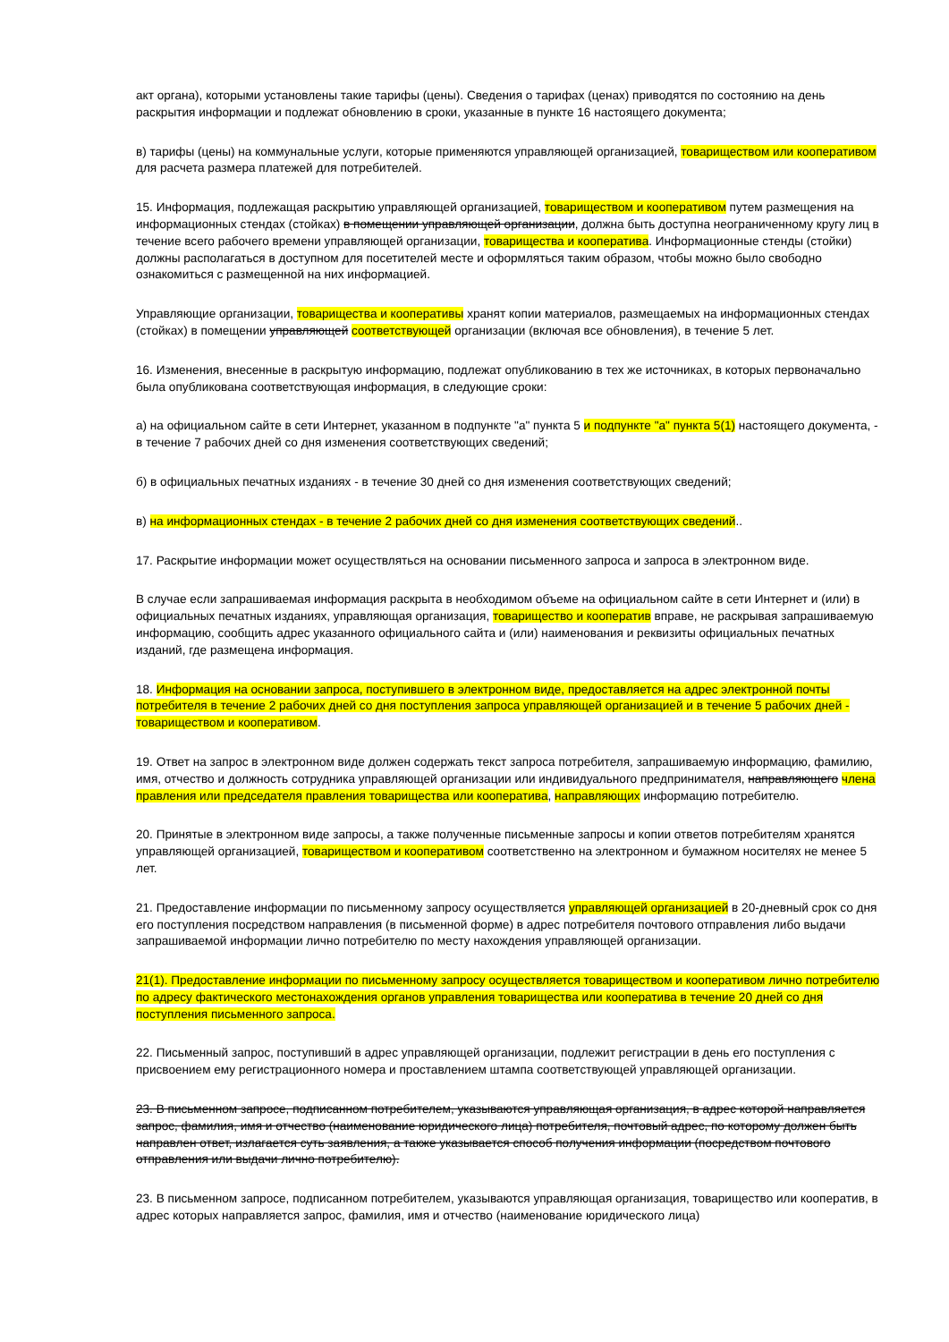акт органа), которыми установлены такие тарифы (цены). Сведения о тарифах (ценах) приводятся по состоянию на день раскрытия информации и подлежат обновлению в сроки, указанные в пункте 16 настоящего документа;
в) тарифы (цены) на коммунальные услуги, которые применяются управляющей организацией, товариществом или кооперативом для расчета размера платежей для потребителей.
15. Информация, подлежащая раскрытию управляющей организацией, товариществом и кооперативом путем размещения на информационных стендах (стойках) в помещении управляющей организации, должна быть доступна неограниченному кругу лиц в течение всего рабочего времени управляющей организации, товарищества и кооператива. Информационные стенды (стойки) должны располагаться в доступном для посетителей месте и оформляться таким образом, чтобы можно было свободно ознакомиться с размещенной на них информацией.
Управляющие организации, товарищества и кооперативы хранят копии материалов, размещаемых на информационных стендах (стойках) в помещении управляющей соответствующей организации (включая все обновления), в течение 5 лет.
16. Изменения, внесенные в раскрытую информацию, подлежат опубликованию в тех же источниках, в которых первоначально была опубликована соответствующая информация, в следующие сроки:
а) на официальном сайте в сети Интернет, указанном в подпункте "а" пункта 5 и подпункте "а" пункта 5(1) настоящего документа, - в течение 7 рабочих дней со дня изменения соответствующих сведений;
б) в официальных печатных изданиях - в течение 30 дней со дня изменения соответствующих сведений;
в) на информационных стендах - в течение 2 рабочих дней со дня изменения соответствующих сведений..
17. Раскрытие информации может осуществляться на основании письменного запроса и запроса в электронном виде.
В случае если запрашиваемая информация раскрыта в необходимом объеме на официальном сайте в сети Интернет и (или) в официальных печатных изданиях, управляющая организация, товарищество и кооператив вправе, не раскрывая запрашиваемую информацию, сообщить адрес указанного официального сайта и (или) наименования и реквизиты официальных печатных изданий, где размещена информация.
18. Информация на основании запроса, поступившего в электронном виде, предоставляется на адрес электронной почты потребителя в течение 2 рабочих дней со дня поступления запроса управляющей организацией и в течение 5 рабочих дней - товариществом и кооперативом.
19. Ответ на запрос в электронном виде должен содержать текст запроса потребителя, запрашиваемую информацию, фамилию, имя, отчество и должность сотрудника управляющей организации или индивидуального предпринимателя, направляющего члена правления или председателя правления товарищества или кооператива, направляющих информацию потребителю.
20. Принятые в электронном виде запросы, а также полученные письменные запросы и копии ответов потребителям хранятся управляющей организацией, товариществом и кооперативом соответственно на электронном и бумажном носителях не менее 5 лет.
21. Предоставление информации по письменному запросу осуществляется управляющей организацией в 20-дневный срок со дня его поступления посредством направления (в письменной форме) в адрес потребителя почтового отправления либо выдачи запрашиваемой информации лично потребителю по месту нахождения управляющей организации.
21(1). Предоставление информации по письменному запросу осуществляется товариществом и кооперативом лично потребителю по адресу фактического местонахождения органов управления товарищества или кооператива в течение 20 дней со дня поступления письменного запроса.
22. Письменный запрос, поступивший в адрес управляющей организации, подлежит регистрации в день его поступления с присвоением ему регистрационного номера и проставлением штампа соответствующей управляющей организации.
23. В письменном запросе, подписанном потребителем, указываются управляющая организация, в адрес которой направляется запрос, фамилия, имя и отчество (наименование юридического лица) потребителя, почтовый адрес, по которому должен быть направлен ответ, излагается суть заявления, а также указывается способ получения информации (посредством почтового отправления или выдачи лично потребителю).
23. В письменном запросе, подписанном потребителем, указываются управляющая организация, товарищество или кооператив, в адрес которых направляется запрос, фамилия, имя и отчество (наименование юридического лица)